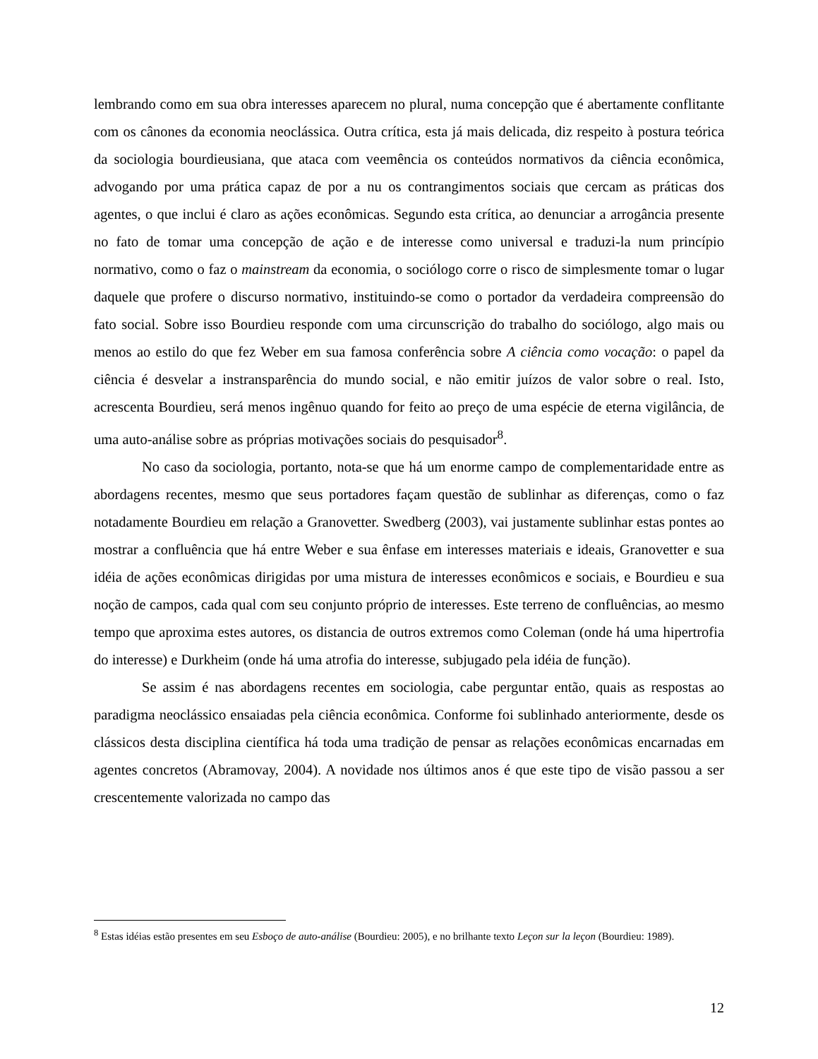lembrando como em sua obra interesses aparecem no plural, numa concepção que é abertamente conflitante com os cânones da economia neoclássica. Outra crítica, esta já mais delicada, diz respeito à postura teórica da sociologia bourdieusiana, que ataca com veemência os conteúdos normativos da ciência econômica, advogando por uma prática capaz de por a nu os contrangimentos sociais que cercam as práticas dos agentes, o que inclui é claro as ações econômicas. Segundo esta crítica, ao denunciar a arrogância presente no fato de tomar uma concepção de ação e de interesse como universal e traduzi-la num princípio normativo, como o faz o mainstream da economia, o sociólogo corre o risco de simplesmente tomar o lugar daquele que profere o discurso normativo, instituindo-se como o portador da verdadeira compreensão do fato social. Sobre isso Bourdieu responde com uma circunscrição do trabalho do sociólogo, algo mais ou menos ao estilo do que fez Weber em sua famosa conferência sobre A ciência como vocação: o papel da ciência é desvelar a instransparência do mundo social, e não emitir juízos de valor sobre o real. Isto, acrescenta Bourdieu, será menos ingênuo quando for feito ao preço de uma espécie de eterna vigilância, de uma auto-análise sobre as próprias motivações sociais do pesquisador<sup>8</sup>.
No caso da sociologia, portanto, nota-se que há um enorme campo de complementaridade entre as abordagens recentes, mesmo que seus portadores façam questão de sublinhar as diferenças, como o faz notadamente Bourdieu em relação a Granovetter. Swedberg (2003), vai justamente sublinhar estas pontes ao mostrar a confluência que há entre Weber e sua ênfase em interesses materiais e ideais, Granovetter e sua idéia de ações econômicas dirigidas por uma mistura de interesses econômicos e sociais, e Bourdieu e sua noção de campos, cada qual com seu conjunto próprio de interesses. Este terreno de confluências, ao mesmo tempo que aproxima estes autores, os distancia de outros extremos como Coleman (onde há uma hipertrofia do interesse) e Durkheim (onde há uma atrofia do interesse, subjugado pela idéia de função).
Se assim é nas abordagens recentes em sociologia, cabe perguntar então, quais as respostas ao paradigma neoclássico ensaiadas pela ciência econômica. Conforme foi sublinhado anteriormente, desde os clássicos desta disciplina científica há toda uma tradição de pensar as relações econômicas encarnadas em agentes concretos (Abramovay, 2004). A novidade nos últimos anos é que este tipo de visão passou a ser crescentemente valorizada no campo das
<sup>8</sup> Estas idéias estão presentes em seu Esboço de auto-análise (Bourdieu: 2005), e no brilhante texto Leçon sur la leçon (Bourdieu: 1989).
12